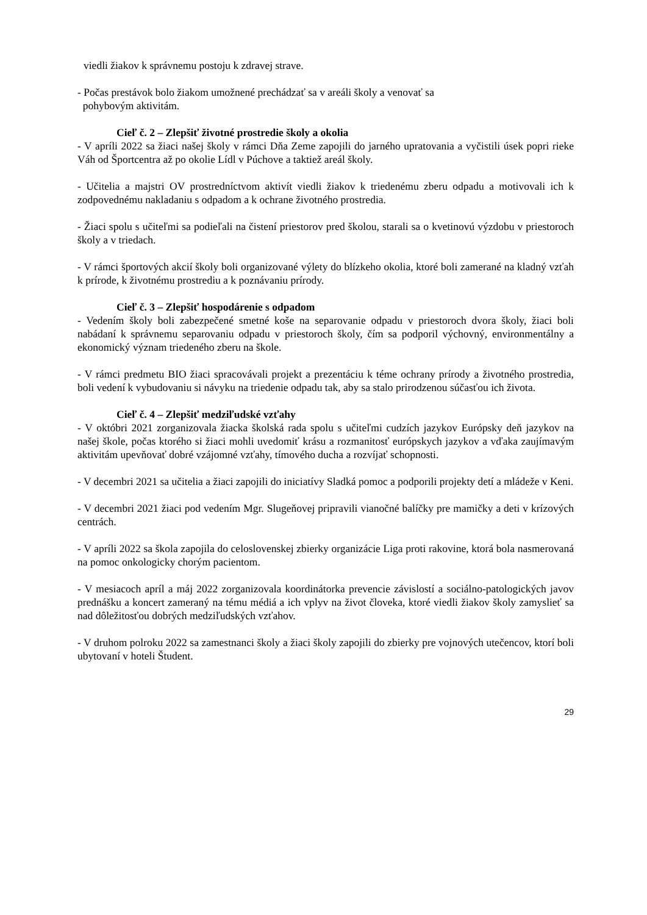viedli žiakov k správnemu postoju k zdravej strave.
- Počas prestávok bolo žiakom umožnené prechádzať sa v areáli školy a venovať sa
pohybovým aktivitám.
Cieľ č. 2 – Zlepšiť životné prostredie školy a okolia
- V apríli 2022 sa žiaci našej školy v rámci Dňa Zeme zapojili do jarného upratovania a vyčistili úsek popri rieke Váh od Športcentra až po okolie Lídl v Púchove a taktiež areál školy.
- Učitelia a majstri OV prostredníctvom aktivít viedli žiakov k triedenému zberu odpadu a motivovali ich k zodpovednému nakladaniu s odpadom a k ochrane životného prostredia.
- Žiaci spolu s učiteľmi sa podieľali na čistení priestorov pred školou, starali sa o kvetinovú výzdobu v priestoroch školy a v triedach.
- V rámci športových akcií školy boli organizované výlety do blízkeho okolia, ktoré boli zamerané na kladný vzťah k prírode, k životnému prostrediu a k poznávaniu prírody.
Cieľ č. 3 – Zlepšiť hospodárenie s odpadom
- Vedením školy boli zabezpečené smetné koše na separovanie odpadu v priestoroch dvora školy, žiaci boli nabádaní k správnemu separovaniu odpadu v priestoroch školy, čím sa podporil výchovný, environmentálny a ekonomický význam triedeného zberu na škole.
- V rámci predmetu BIO žiaci spracovávali projekt a prezentáciu k téme ochrany prírody a životného prostredia, boli vedení k vybudovaniu si návyku na triedenie odpadu tak, aby sa stalo prirodzenou súčasťou ich života.
Cieľ č. 4 – Zlepšiť medziľudské vzťahy
- V októbri 2021 zorganizovala žiacka školská rada spolu s učiteľmi cudzích jazykov Európsky deň jazykov na našej škole, počas ktorého si žiaci mohli uvedomiť krásu a rozmanitosť európskych jazykov a vďaka zaujímavým aktivitám upevňovať dobré vzájomné vzťahy, tímového ducha a rozvíjať schopnosti.
- V decembri 2021 sa učitelia a žiaci zapojili do iniciatívy Sladká pomoc a podporili projekty detí a mládeže v Keni.
- V decembri 2021 žiaci pod vedením Mgr. Slugeňovej pripravili vianočné balíčky pre mamičky a deti v krízových centrách.
- V apríli 2022 sa škola zapojila do celoslovenskej zbierky organizácie Liga proti rakovine, ktorá bola nasmerovaná na pomoc onkologicky chorým pacientom.
- V mesiacoch apríl a máj 2022 zorganizovala koordinátorka prevencie závislostí a sociálno-patologických javov prednášku a koncert zameraný na tému médiá a ich vplyv na život človeka, ktoré viedli žiakov školy zamyslieť sa nad dôležitosťou dobrých medziľudských vzťahov.
- V druhom polroku 2022 sa zamestnanci školy a žiaci školy zapojili do zbierky pre vojnových utečencov, ktorí boli ubytovaní v hoteli Študent.
29